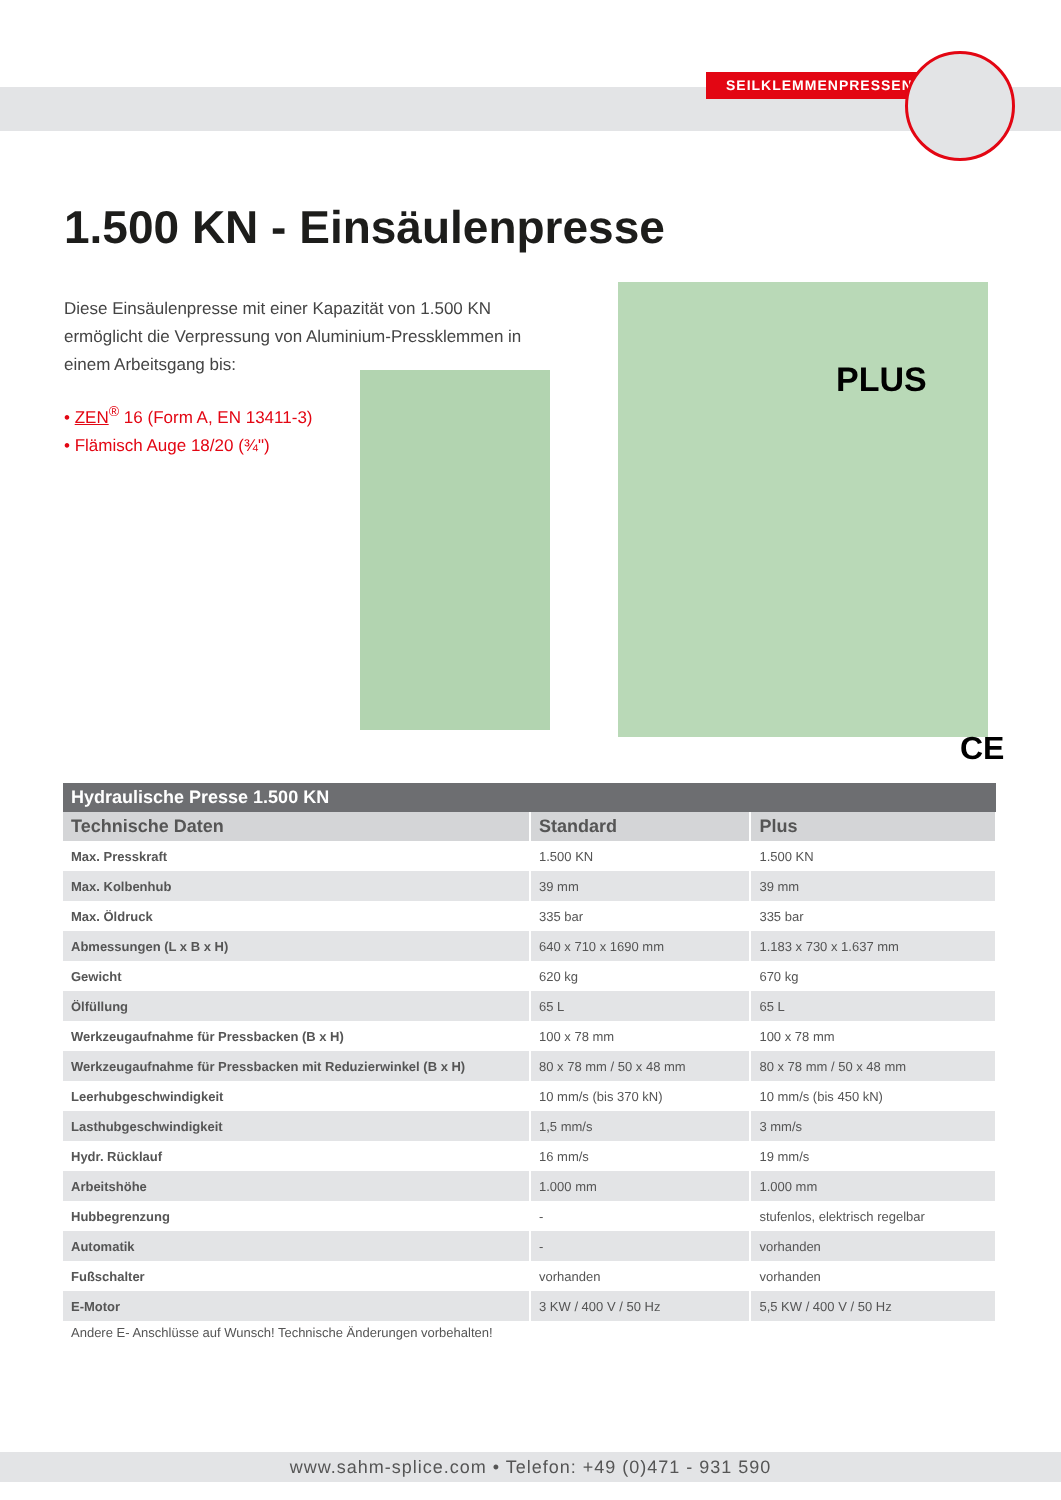SEILKLEMMENPRESSEN
1.500 KN - Einsäulenpresse
Diese Einsäulenpresse mit einer Kapazität von 1.500 KN ermöglicht die Verpressung von Aluminium-Pressklemmen in einem Arbeitsgang bis:
• ZEN<sup>®</sup> 16 (Form A, EN 13411-3)
• Flämisch Auge 18/20 (¾")
PLUS
CE
| Hydraulische Presse 1.500 KN | | |
| --- | --- | --- |
| Technische Daten | Standard | Plus |
| Max. Presskraft | 1.500 KN | 1.500 KN |
| Max. Kolbenhub | 39 mm | 39 mm |
| Max. Öldruck | 335 bar | 335 bar |
| Abmessungen (L x B x H) | 640 x 710 x 1690 mm | 1.183 x 730 x 1.637 mm |
| Gewicht | 620 kg | 670 kg |
| Ölfüllung | 65 L | 65 L |
| Werkzeugaufnahme für Pressbacken (B x H) | 100 x 78 mm | 100 x 78 mm |
| Werkzeugaufnahme für Pressbacken mit Reduzierwinkel (B x H) | 80 x 78 mm / 50 x 48 mm | 80 x 78 mm / 50 x 48 mm |
| Leerhubgeschwindigkeit | 10 mm/s (bis 370 kN) | 10 mm/s (bis 450 kN) |
| Lasthubgeschwindigkeit | 1,5 mm/s | 3 mm/s |
| Hydr. Rücklauf | 16 mm/s | 19 mm/s |
| Arbeitshöhe | 1.000 mm | 1.000 mm |
| Hubbegrenzung | - | stufenlos, elektrisch regelbar |
| Automatik | - | vorhanden |
| Fußschalter | vorhanden | vorhanden |
| E-Motor | 3 KW / 400 V / 50 Hz | 5,5 KW / 400 V / 50 Hz |
Andere E- Anschlüsse auf Wunsch! Technische Änderungen vorbehalten!
www.sahm-splice.com • Telefon: +49 (0)471 - 931 590